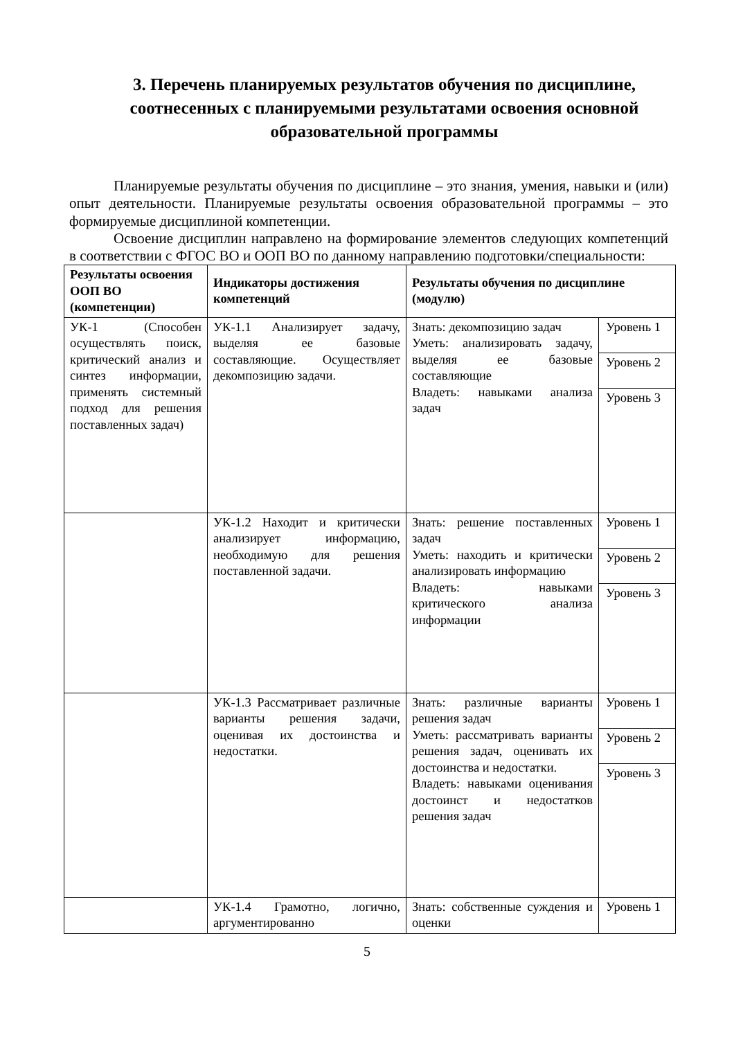3. Перечень планируемых результатов обучения по дисциплине, соотнесенных с планируемыми результатами освоения основной образовательной программы
Планируемые результаты обучения по дисциплине – это знания, умения, навыки и (или) опыт деятельности. Планируемые результаты освоения образовательной программы – это формируемые дисциплиной компетенции.
Освоение дисциплин направлено на формирование элементов следующих компетенций в соответствии с ФГОС ВО и ООП ВО по данному направлению подготовки/специальности:
| Результаты освоения ООП ВО (компетенции) | Индикаторы достижения компетенций | Результаты обучения по дисциплине (модулю) | |
| --- | --- | --- | --- |
| УК-1 (Способен осуществлять поиск, критический анализ и синтез информации, применять системный подход для решения поставленных задач) | УК-1.1 Анализирует задачу, выделяя ее базовые составляющие. Осуществляет декомпозицию задачи. | Знать: декомпозицию задач Уметь: анализировать задачу, выделяя ее базовые составляющие Владеть: навыками анализа задач | Уровень 1 Уровень 2 Уровень 3 |
| | УК-1.2 Находит и критически анализирует информацию, необходимую для решения поставленной задачи. | Знать: решение поставленных задач Уметь: находить и критически анализировать информацию Владеть: навыками критического анализа информации | Уровень 1 Уровень 2 Уровень 3 |
| | УК-1.3 Рассматривает различные варианты решения задачи, оценивая их достоинства и недостатки. | Знать: различные варианты решения задач Уметь: рассматривать варианты решения задач, оценивать их достоинства и недостатки. Владеть: навыками оценивания достоинст и недостатков решения задач | Уровень 1 Уровень 2 Уровень 3 |
| | УК-1.4 Грамотно, логично, аргументированно | Знать: собственные суждения и оценки | Уровень 1 |
5